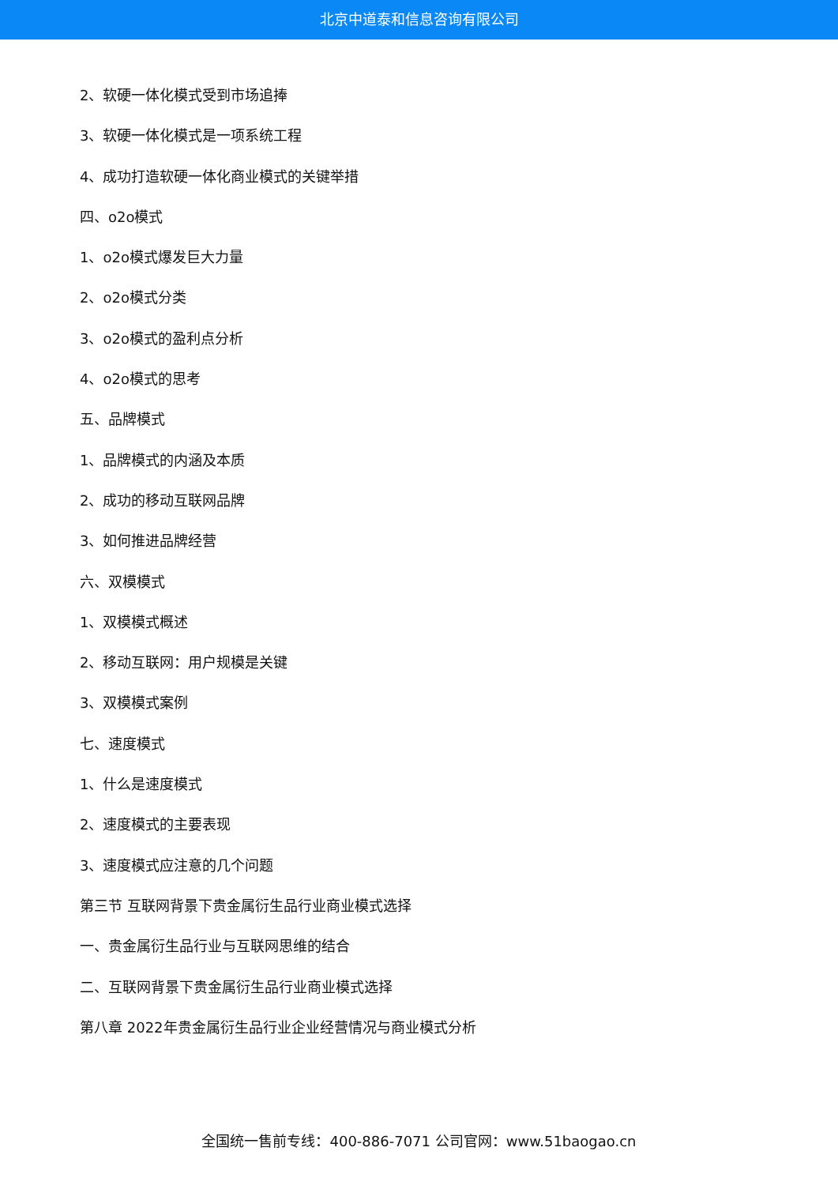北京中道泰和信息咨询有限公司
2、软硬一体化模式受到市场追捧
3、软硬一体化模式是一项系统工程
4、成功打造软硬一体化商业模式的关键举措
四、o2o模式
1、o2o模式爆发巨大力量
2、o2o模式分类
3、o2o模式的盈利点分析
4、o2o模式的思考
五、品牌模式
1、品牌模式的内涵及本质
2、成功的移动互联网品牌
3、如何推进品牌经营
六、双模模式
1、双模模式概述
2、移动互联网：用户规模是关键
3、双模模式案例
七、速度模式
1、什么是速度模式
2、速度模式的主要表现
3、速度模式应注意的几个问题
第三节 互联网背景下贵金属衍生品行业商业模式选择
一、贵金属衍生品行业与互联网思维的结合
二、互联网背景下贵金属衍生品行业商业模式选择
第八章 2022年贵金属衍生品行业企业经营情况与商业模式分析
全国统一售前专线：400-886-7071 公司官网：www.51baogao.cn